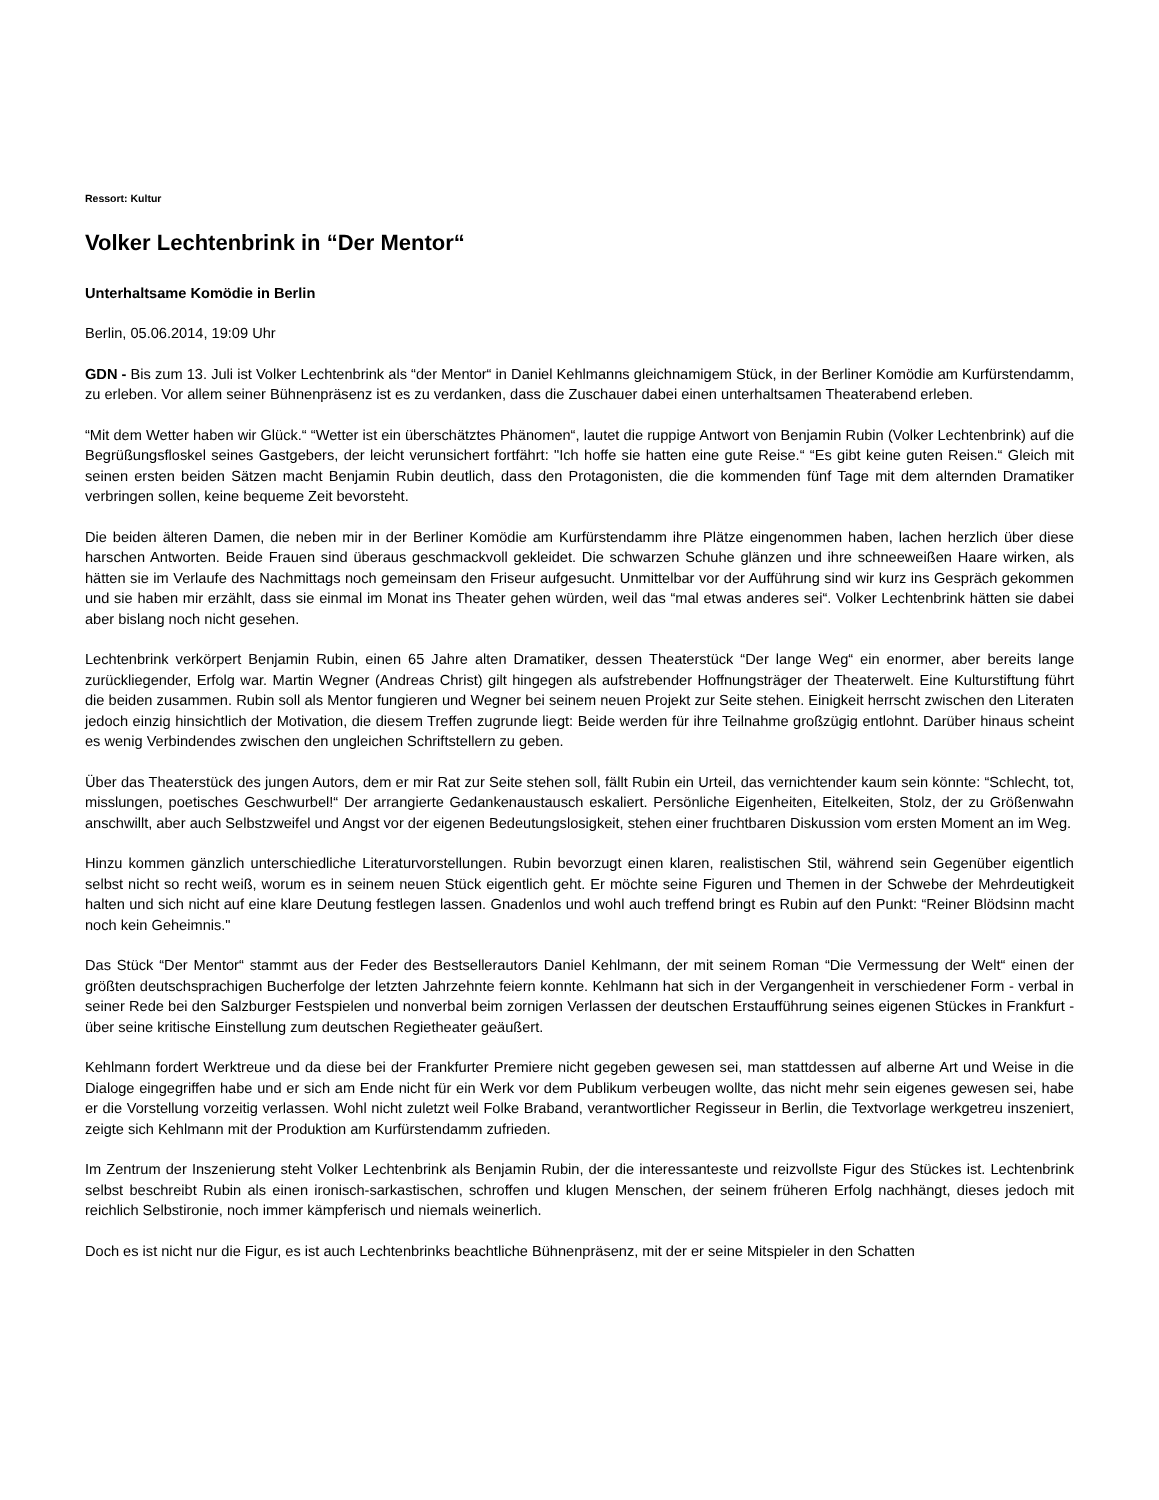Ressort: Kultur
Volker Lechtenbrink in “Der Mentor“
Unterhaltsame Komödie in Berlin
Berlin, 05.06.2014, 19:09 Uhr
GDN - Bis zum 13. Juli ist Volker Lechtenbrink als “der Mentor“ in Daniel Kehlmanns gleichnamigem Stück, in der Berliner Komödie am Kurfürstendamm, zu erleben. Vor allem seiner Bühnenpräsenz ist es zu verdanken, dass die Zuschauer dabei einen unterhaltsamen Theaterabend erleben.
“Mit dem Wetter haben wir Glück.“ “Wetter ist ein überschätztes Phänomen“, lautet die ruppige Antwort von Benjamin Rubin (Volker Lechtenbrink) auf die Begrüßungsfloskel seines Gastgebers, der leicht verunsichert fortfährt: "Ich hoffe sie hatten eine gute Reise.“ “Es gibt keine guten Reisen.“ Gleich mit seinen ersten beiden Sätzen macht Benjamin Rubin deutlich, dass den Protagonisten, die die kommenden fünf Tage mit dem alternden Dramatiker verbringen sollen, keine bequeme Zeit bevorsteht.
Die beiden älteren Damen, die neben mir in der Berliner Komödie am Kurfürstendamm ihre Plätze eingenommen haben, lachen herzlich über diese harschen Antworten. Beide Frauen sind überaus geschmackvoll gekleidet. Die schwarzen Schuhe glänzen und ihre schneeweißen Haare wirken, als hätten sie im Verlaufe des Nachmittags noch gemeinsam den Friseur aufgesucht. Unmittelbar vor der Aufführung sind wir kurz ins Gespräch gekommen und sie haben mir erzählt, dass sie einmal im Monat ins Theater gehen würden, weil das “mal etwas anderes sei“. Volker Lechtenbrink hätten sie dabei aber bislang noch nicht gesehen.
Lechtenbrink verkörpert Benjamin Rubin, einen 65 Jahre alten Dramatiker, dessen Theaterstück “Der lange Weg“ ein enormer, aber bereits lange zurückliegender, Erfolg war. Martin Wegner (Andreas Christ) gilt hingegen als aufstrebender Hoffnungsträger der Theaterwelt. Eine Kulturstiftung führt die beiden zusammen. Rubin soll als Mentor fungieren und Wegner bei seinem neuen Projekt zur Seite stehen. Einigkeit herrscht zwischen den Literaten jedoch einzig hinsichtlich der Motivation, die diesem Treffen zugrunde liegt: Beide werden für ihre Teilnahme großzügig entlohnt. Darüber hinaus scheint es wenig Verbindendes zwischen den ungleichen Schriftstellern zu geben.
Über das Theaterstück des jungen Autors, dem er mir Rat zur Seite stehen soll, fällt Rubin ein Urteil, das vernichtender kaum sein könnte: “Schlecht, tot, misslungen, poetisches Geschwurbel!“ Der arrangierte Gedankenaustausch eskaliert. Persönliche Eigenheiten, Eitelkeiten, Stolz, der zu Größenwahn anschwillt, aber auch Selbstzweifel und Angst vor der eigenen Bedeutungslosigkeit, stehen einer fruchtbaren Diskussion vom ersten Moment an im Weg.
Hinzu kommen gänzlich unterschiedliche Literaturvorstellungen. Rubin bevorzugt einen klaren, realistischen Stil, während sein Gegenüber eigentlich selbst nicht so recht weiß, worum es in seinem neuen Stück eigentlich geht. Er möchte seine Figuren und Themen in der Schwebe der Mehrdeutigkeit halten und sich nicht auf eine klare Deutung festlegen lassen. Gnadenlos und wohl auch treffend bringt es Rubin auf den Punkt: “Reiner Blödsinn macht noch kein Geheimnis."
Das Stück “Der Mentor“ stammt aus der Feder des Bestsellerautors Daniel Kehlmann, der mit seinem Roman “Die Vermessung der Welt“ einen der größten deutschsprachigen Bucherfolge der letzten Jahrzehnte feiern konnte. Kehlmann hat sich in der Vergangenheit in verschiedener Form - verbal in seiner Rede bei den Salzburger Festspielen und nonverbal beim zornigen Verlassen der deutschen Erstaufführung seines eigenen Stückes in Frankfurt - über seine kritische Einstellung zum deutschen Regietheater geäußert.
Kehlmann fordert Werktreue und da diese bei der Frankfurter Premiere nicht gegeben gewesen sei, man stattdessen auf alberne Art und Weise in die Dialoge eingegriffen habe und er sich am Ende nicht für ein Werk vor dem Publikum verbeugen wollte, das nicht mehr sein eigenes gewesen sei, habe er die Vorstellung vorzeitig verlassen. Wohl nicht zuletzt weil Folke Braband, verantwortlicher Regisseur in Berlin, die Textvorlage werkgetreu inszeniert, zeigte sich Kehlmann mit der Produktion am Kurfürstendamm zufrieden.
Im Zentrum der Inszenierung steht Volker Lechtenbrink als Benjamin Rubin, der die interessanteste und reizvollste Figur des Stückes ist. Lechtenbrink selbst beschreibt Rubin als einen ironisch-sarkastischen, schroffen und klugen Menschen, der seinem früheren Erfolg nachhängt, dieses jedoch mit reichlich Selbstironie, noch immer kämpferisch und niemals weinerlich.
Doch es ist nicht nur die Figur, es ist auch Lechtenbrinks beachtliche Bühnenpräsenz, mit der er seine Mitspieler in den Schatten